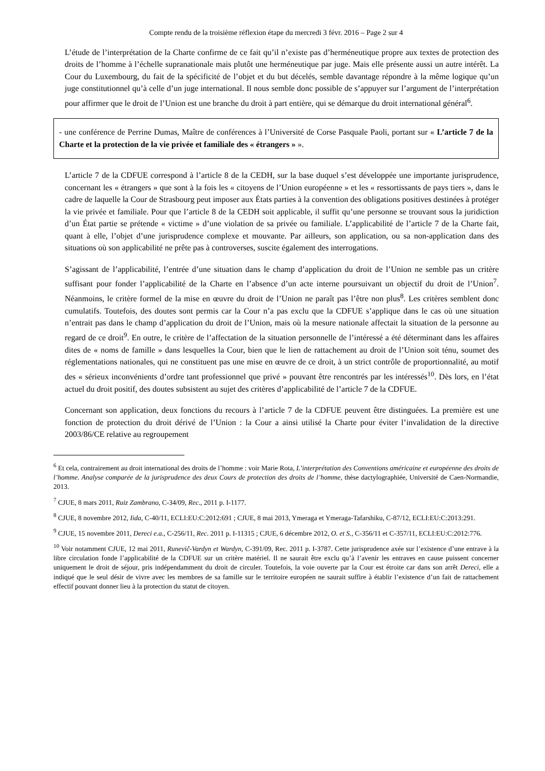Compte rendu de la troisième réflexion étape du mercredi 3 févr. 2016 – Page 2 sur 4
L’étude de l’interprétation de la Charte confirme de ce fait qu’il n’existe pas d’herméneutique propre aux textes de protection des droits de l’homme à l’échelle supranationale mais plutôt une herméneutique par juge. Mais elle présente aussi un autre intérêt. La Cour du Luxembourg, du fait de la spécificité de l’objet et du but décelés, semble davantage répondre à la même logique qu’un juge constitutionnel qu’à celle d’un juge international. Il nous semble donc possible de s’appuyer sur l’argument de l’interprétation pour affirmer que le droit de l’Union est une branche du droit à part entière, qui se démarque du droit international général<sup>6</sup>.
- une conférence de Perrine Dumas, Maître de conférences à l’Université de Corse Pasquale Paoli, portant sur « L’article 7 de la Charte et la protection de la vie privée et familiale des « étrangers » ».
L’article 7 de la CDFUE correspond à l’article 8 de la CEDH, sur la base duquel s’est développée une importante jurisprudence, concernant les « étrangers » que sont à la fois les « citoyens de l’Union européenne » et les « ressortissants de pays tiers », dans le cadre de laquelle la Cour de Strasbourg peut imposer aux États parties à la convention des obligations positives destinées à protéger la vie privée et familiale. Pour que l’article 8 de la CEDH soit applicable, il suffit qu’une personne se trouvant sous la juridiction d’un État partie se prétende « victime » d’une violation de sa privée ou familiale. L’applicabilité de l’article 7 de la Charte fait, quant à elle, l’objet d’une jurisprudence complexe et mouvante. Par ailleurs, son application, ou sa non-application dans des situations où son applicabilité ne prête pas à controverses, suscite également des interrogations.
S’agissant de l’applicabilité, l’entrée d’une situation dans le champ d’application du droit de l’Union ne semble pas un critère suffisant pour fonder l’applicabilité de la Charte en l’absence d’un acte interne poursuivant un objectif du droit de l’Union<sup>7</sup>. Néanmoins, le critère formel de la mise en œuvre du droit de l’Union ne paraît pas l’être non plus<sup>8</sup>. Les critères semblent donc cumulatifs. Toutefois, des doutes sont permis car la Cour n’a pas exclu que la CDFUE s’applique dans le cas où une situation n’entrait pas dans le champ d’application du droit de l’Union, mais où la mesure nationale affectait la situation de la personne au regard de ce droit<sup>9</sup>. En outre, le critère de l’affectation de la situation personnelle de l’intéressé a été déterminant dans les affaires dites de « noms de famille » dans lesquelles la Cour, bien que le lien de rattachement au droit de l’Union soit ténu, soumet des réglementations nationales, qui ne constituent pas une mise en œuvre de ce droit, à un strict contrôle de proportionnalité, au motif des « sérieux inconvénients d’ordre tant professionnel que privé » pouvant être rencontrés par les intéressés<sup>10</sup>. Dès lors, en l’état actuel du droit positif, des doutes subsistent au sujet des critères d’applicabilité de l’article 7 de la CDFUE.
Concernant son application, deux fonctions du recours à l’article 7 de la CDFUE peuvent être distinguées. La première est une fonction de protection du droit dérivé de l’Union : la Cour a ainsi utilisé la Charte pour éviter l’invalidation de la directive 2003/86/CE relative au regroupement
<sup>6</sup> Et cela, contrairement au droit international des droits de l’homme : voir Marie Rota, L’interprétation des Conventions américaine et européenne des droits de l’homme. Analyse comparée de la jurisprudence des deux Cours de protection des droits de l’homme, thèse dactylographiée, Université de Caen-Normandie, 2013.
<sup>7</sup> CJUE, 8 mars 2011, Ruiz Zambrano, C-34/09, Rec., 2011 p. I-1177.
<sup>8</sup> CJUE, 8 novembre 2012, Iida, C-40/11, ECLI:EU:C:2012:691 ; CJUE, 8 mai 2013, Ymeraga et Ymeraga-Tafarshiku, C-87/12, ECLI:EU:C:2013:291.
<sup>9</sup> CJUE, 15 novembre 2011, Dereci e.a., C-256/11, Rec. 2011 p. I-11315 ; CJUE, 6 décembre 2012, O. et S., C-356/11 et C-357/11, ECLI:EU:C:2012:776.
<sup>10</sup> Voir notamment CJUE, 12 mai 2011, Runevič-Vardyn et Wardyn, C-391/09, Rec. 2011 p. I-3787. Cette jurisprudence axée sur l’existence d’une entrave à la libre circulation fonde l’applicabilité de la CDFUE sur un critère matériel. Il ne saurait être exclu qu’à l’avenir les entraves en cause puissent concerner uniquement le droit de séjour, pris indépendamment du droit de circuler. Toutefois, la voie ouverte par la Cour est étroite car dans son arrêt Dereci, elle a indiqué que le seul désir de vivre avec les membres de sa famille sur le territoire européen ne saurait suffire à établir l’existence d’un fait de rattachement effectif pouvant donner lieu à la protection du statut de citoyen.